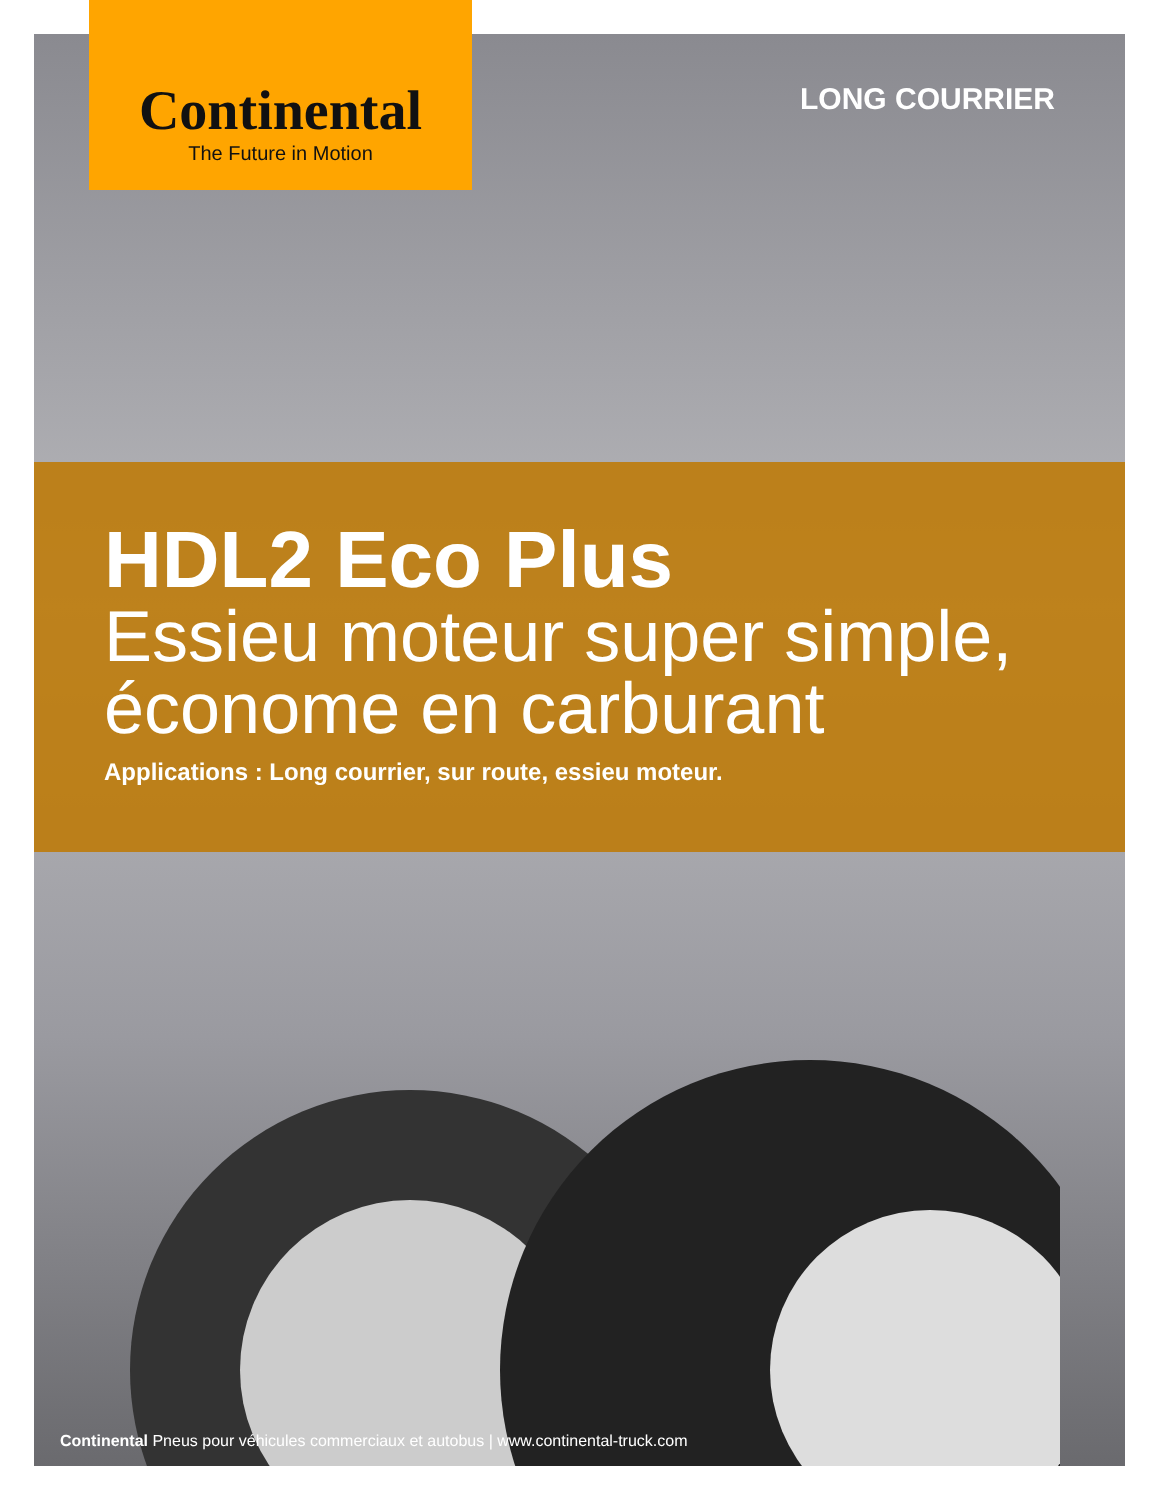Continental
The Future in Motion
LONG COURRIER
HDL2 Eco Plus
Essieu moteur super simple,
économe en carburant
Applications : Long courrier, sur route, essieu moteur.
Continental Pneus pour véhicules commerciaux et autobus | www.continental-truck.com